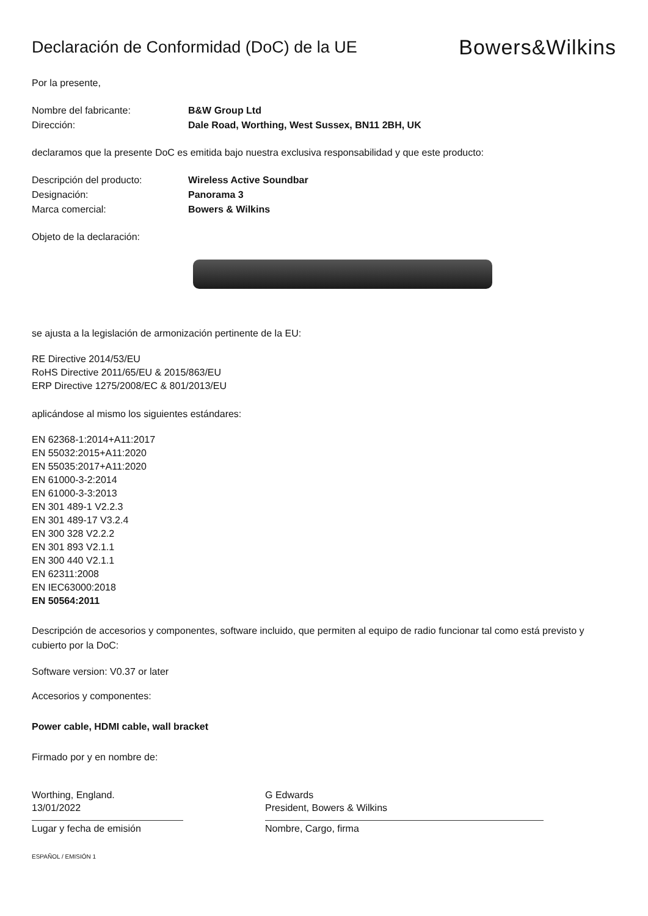Declaración de Conformidad (DoC) de la UE
Bowers&Wilkins
Por la presente,
Nombre del fabricante: B&W Group Ltd
Dirección: Dale Road, Worthing, West Sussex, BN11 2BH, UK
declaramos que la presente DoC es emitida bajo nuestra exclusiva responsabilidad y que este producto:
Descripción del producto: Wireless Active Soundbar
Designación: Panorama 3
Marca comercial: Bowers & Wilkins
Objeto de la declaración:
se ajusta a la legislación de armonización pertinente de la EU:
RE Directive 2014/53/EU
RoHS Directive 2011/65/EU & 2015/863/EU
ERP Directive 1275/2008/EC & 801/2013/EU
aplicándose al mismo los siguientes estándares:
EN 62368-1:2014+A11:2017
EN 55032:2015+A11:2020
EN 55035:2017+A11:2020
EN 61000-3-2:2014
EN 61000-3-3:2013
EN 301 489-1 V2.2.3
EN 301 489-17 V3.2.4
EN 300 328 V2.2.2
EN 301 893 V2.1.1
EN 300 440 V2.1.1
EN 62311:2008
EN IEC63000:2018
EN 50564:2011
Descripción de accesorios y componentes, software incluido, que permiten al equipo de radio funcionar tal como está previsto y cubierto por la DoC:
Software version: V0.37 or later
Accesorios y componentes:
Power cable, HDMI cable, wall bracket
Firmado por y en nombre de:
Worthing, England.
13/01/2022
Lugar y fecha de emisión
G Edwards
President, Bowers & Wilkins
Nombre, Cargo, firma
ESPAÑOL / EMISIÓN 1